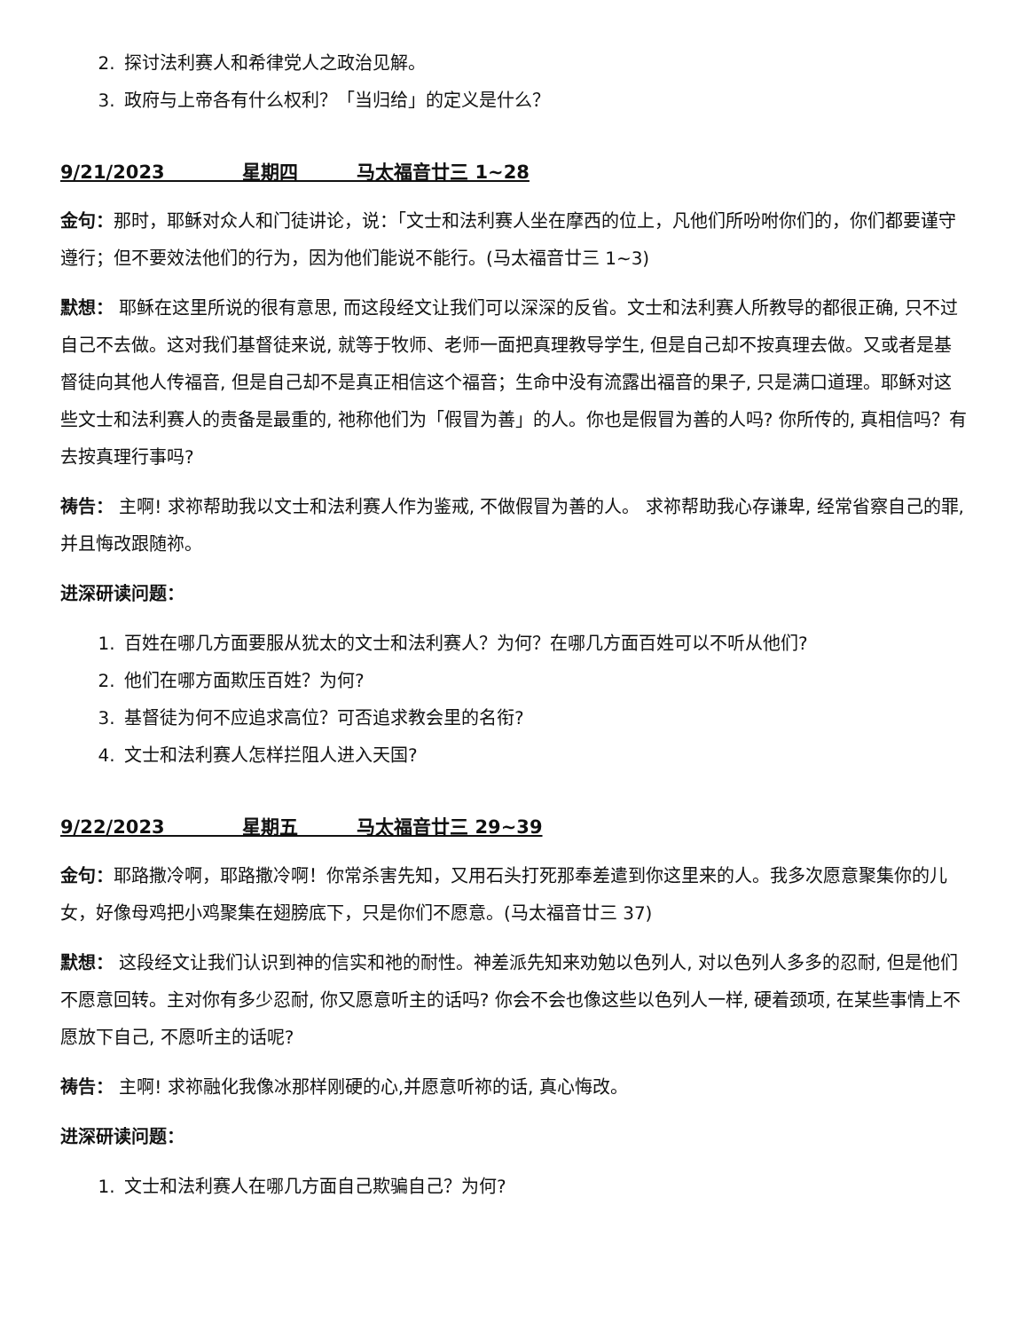2. 探讨法利赛人和希律党人之政治见解。
3. 政府与上帝各有什么权利？「当归给」的定义是什么？
9/21/2023 星期四 马太福音廿三 1~28
金句：那时，耶稣对众人和门徒讲论，说：「文士和法利赛人坐在摩西的位上，凡他们所吩咐你们的，你们都要谨守遵行；但不要效法他们的行为，因为他们能说不能行。(马太福音廿三 1~3)
默想： 耶稣在这里所说的很有意思, 而这段经文让我们可以深深的反省。文士和法利赛人所教导的都很正确, 只不过自己不去做。这对我们基督徒来说, 就等于牧师、老师一面把真理教导学生, 但是自己却不按真理去做。又或者是基督徒向其他人传福音, 但是自己却不是真正相信这个福音；生命中没有流露出福音的果子, 只是满口道理。耶稣对这些文士和法利赛人的责备是最重的, 祂称他们为「假冒为善」的人。你也是假冒为善的人吗? 你所传的, 真相信吗？有去按真理行事吗?
祷告： 主啊! 求祢帮助我以文士和法利赛人作为鉴戒, 不做假冒为善的人。 求祢帮助我心存谦卑, 经常省察自己的罪, 并且悔改跟随祢。
进深研读问题：
1. 百姓在哪几方面要服从犹太的文士和法利赛人？为何？在哪几方面百姓可以不听从他们?
2. 他们在哪方面欺压百姓？为何?
3. 基督徒为何不应追求高位？可否追求教会里的名衔?
4. 文士和法利赛人怎样拦阻人进入天国?
9/22/2023 星期五 马太福音廿三 29~39
金句：耶路撒冷啊，耶路撒冷啊！你常杀害先知，又用石头打死那奉差遣到你这里来的人。我多次愿意聚集你的儿女，好像母鸡把小鸡聚集在翅膀底下，只是你们不愿意。(马太福音廿三 37)
默想： 这段经文让我们认识到神的信实和祂的耐性。神差派先知来劝勉以色列人, 对以色列人多多的忍耐, 但是他们不愿意回转。主对你有多少忍耐, 你又愿意听主的话吗? 你会不会也像这些以色列人一样, 硬着颈项, 在某些事情上不愿放下自己, 不愿听主的话呢?
祷告： 主啊! 求祢融化我像冰那样刚硬的心,并愿意听祢的话, 真心悔改。
进深研读问题：
1. 文士和法利赛人在哪几方面自己欺骗自己？为何?